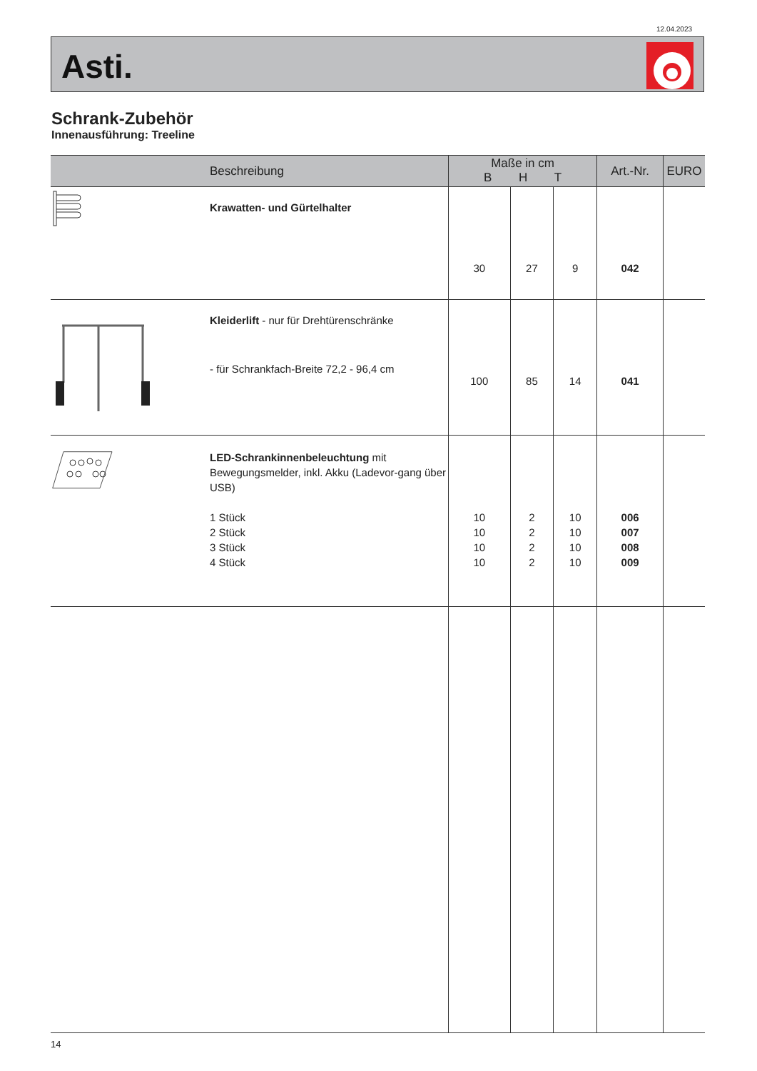12.04.2023
Asti.
Schrank-Zubehör
Innenausführung: Treeline
| | Beschreibung | Maße in cm B H T | | | Art.-Nr. | EURO |
| --- | --- | --- | --- | --- | --- | --- |
| | Krawatten- und Gürtelhalter | 30 | 27 | 9 | 042 | |
| | Kleiderlift - nur für Drehtürenschränke - für Schrankfach-Breite 72,2 - 96,4 cm | 100 | 85 | 14 | 041 | |
| | LED-Schrankinnenbeleuchtung mit Bewegungsmelder, inkl. Akku (Ladevor-gang über USB) 1 Stück 2 Stück 3 Stück 4 Stück | 10 10 10 10 | 2 2 2 2 | 10 10 10 10 | 006 007 008 009 | |
14